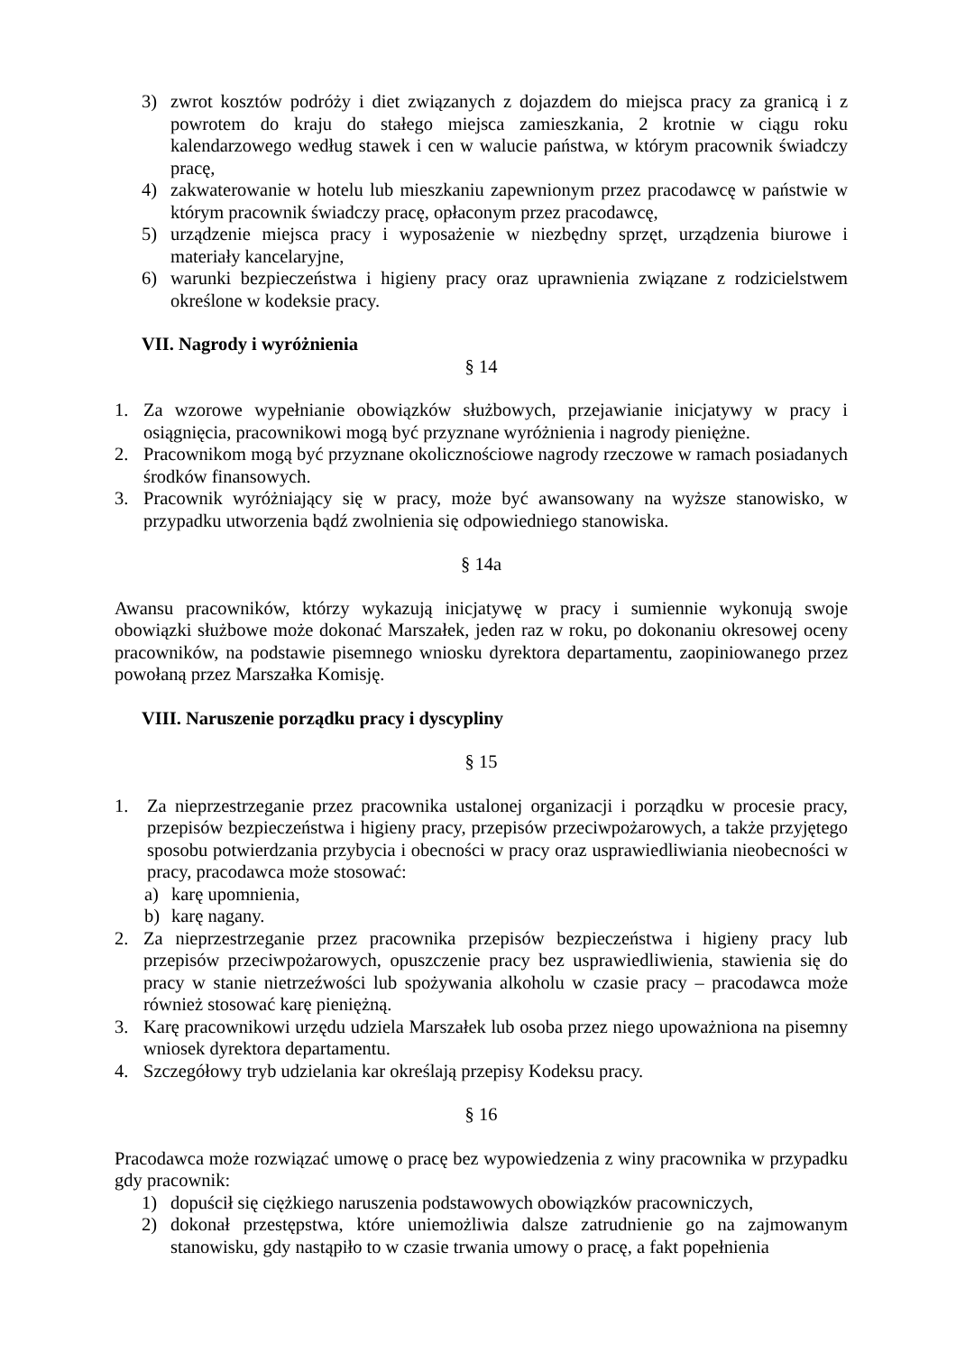3) zwrot kosztów podróży i diet związanych z dojazdem do miejsca pracy za granicą i z powrotem do kraju do stałego miejsca zamieszkania, 2 krotnie w ciągu roku kalendarzowego według stawek i cen w walucie państwa, w którym pracownik świadczy pracę,
4) zakwaterowanie w hotelu lub mieszkaniu zapewnionym przez pracodawcę w państwie w którym pracownik świadczy pracę, opłaconym przez pracodawcę,
5) urządzenie miejsca pracy i wyposażenie w niezbędny sprzęt, urządzenia biurowe i materiały kancelaryjne,
6) warunki bezpieczeństwa i higieny pracy oraz uprawnienia związane z rodzicielstwem określone w kodeksie pracy.
VII. Nagrody i wyróżnienia
§ 14
1. Za wzorowe wypełnianie obowiązków służbowych, przejawianie inicjatywy w pracy i osiągnięcia, pracownikowi mogą być przyznane wyróżnienia i nagrody pieniężne.
2. Pracownikom mogą być przyznane okolicznościowe nagrody rzeczowe w ramach posiadanych środków finansowych.
3. Pracownik wyróżniający się w pracy, może być awansowany na wyższe stanowisko, w przypadku utworzenia bądź zwolnienia się odpowiedniego stanowiska.
§ 14a
Awansu pracowników, którzy wykazują inicjatywę w pracy i sumiennie wykonują swoje obowiązki służbowe może dokonać Marszałek, jeden raz w roku, po dokonaniu okresowej oceny pracowników, na podstawie pisemnego wniosku dyrektora departamentu, zaopiniowanego przez powołaną przez Marszałka Komisję.
VIII. Naruszenie porządku pracy i dyscypliny
§ 15
1. Za nieprzestrzeganie przez pracownika ustalonej organizacji i porządku w procesie pracy, przepisów bezpieczeństwa i higieny pracy, przepisów przeciwpożarowych, a także przyjętego sposobu potwierdzania przybycia i obecności w pracy oraz usprawiedliwiania nieobecności w pracy, pracodawca może stosować:
a) karę upomnienia,
b) karę nagany.
2. Za nieprzestrzeganie przez pracownika przepisów bezpieczeństwa i higieny pracy lub przepisów przeciwpożarowych, opuszczenie pracy bez usprawiedliwienia, stawienia się do pracy w stanie nietrzeźwości lub spożywania alkoholu w czasie pracy – pracodawca może również stosować karę pieniężną.
3. Karę pracownikowi urzędu udziela Marszałek lub osoba przez niego upoważniona na pisemny wniosek dyrektora departamentu.
4. Szczegółowy tryb udzielania kar określają przepisy Kodeksu pracy.
§ 16
Pracodawca może rozwiązać umowę o pracę bez wypowiedzenia z winy pracownika w przypadku gdy pracownik:
1) dopuścił się ciężkiego naruszenia podstawowych obowiązków pracowniczych,
2) dokonał przestępstwa, które uniemożliwia dalsze zatrudnienie go na zajmowanym stanowisku, gdy nastąpiło to w czasie trwania umowy o pracę, a fakt popełnienia